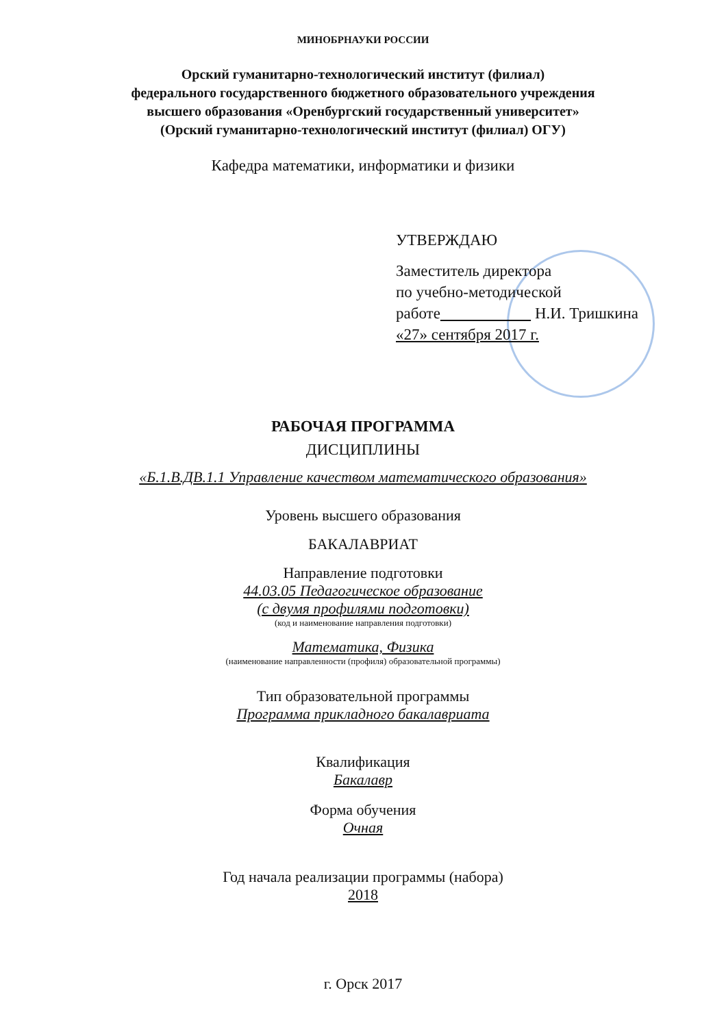МИНОБРНАУКИ РОССИИ
Орский гуманитарно-технологический институт (филиал)
федерального государственного бюджетного образовательного учреждения
высшего образования «Оренбургский государственный университет»
(Орский гуманитарно-технологический институт (филиал) ОГУ)
Кафедра математики, информатики и физики
УТВЕРЖДАЮ
Заместитель директора
по учебно-методической
работе Н.И. Тришкина
«27» сентября 2017 г.
РАБОЧАЯ ПРОГРАММА
ДИСЦИПЛИНЫ
«Б.1.В.ДВ.1.1 Управление качеством математического образования»
Уровень высшего образования
БАКАЛАВРИАТ
Направление подготовки
44.03.05 Педагогическое образование
(с двумя профилями подготовки)
(код и наименование направления подготовки)
Математика, Физика
(наименование направленности (профиля) образовательной программы)
Тип образовательной программы
Программа прикладного бакалавриата
Квалификация
Бакалавр
Форма обучения
Очная
Год начала реализации программы (набора)
2018
г. Орск 2017